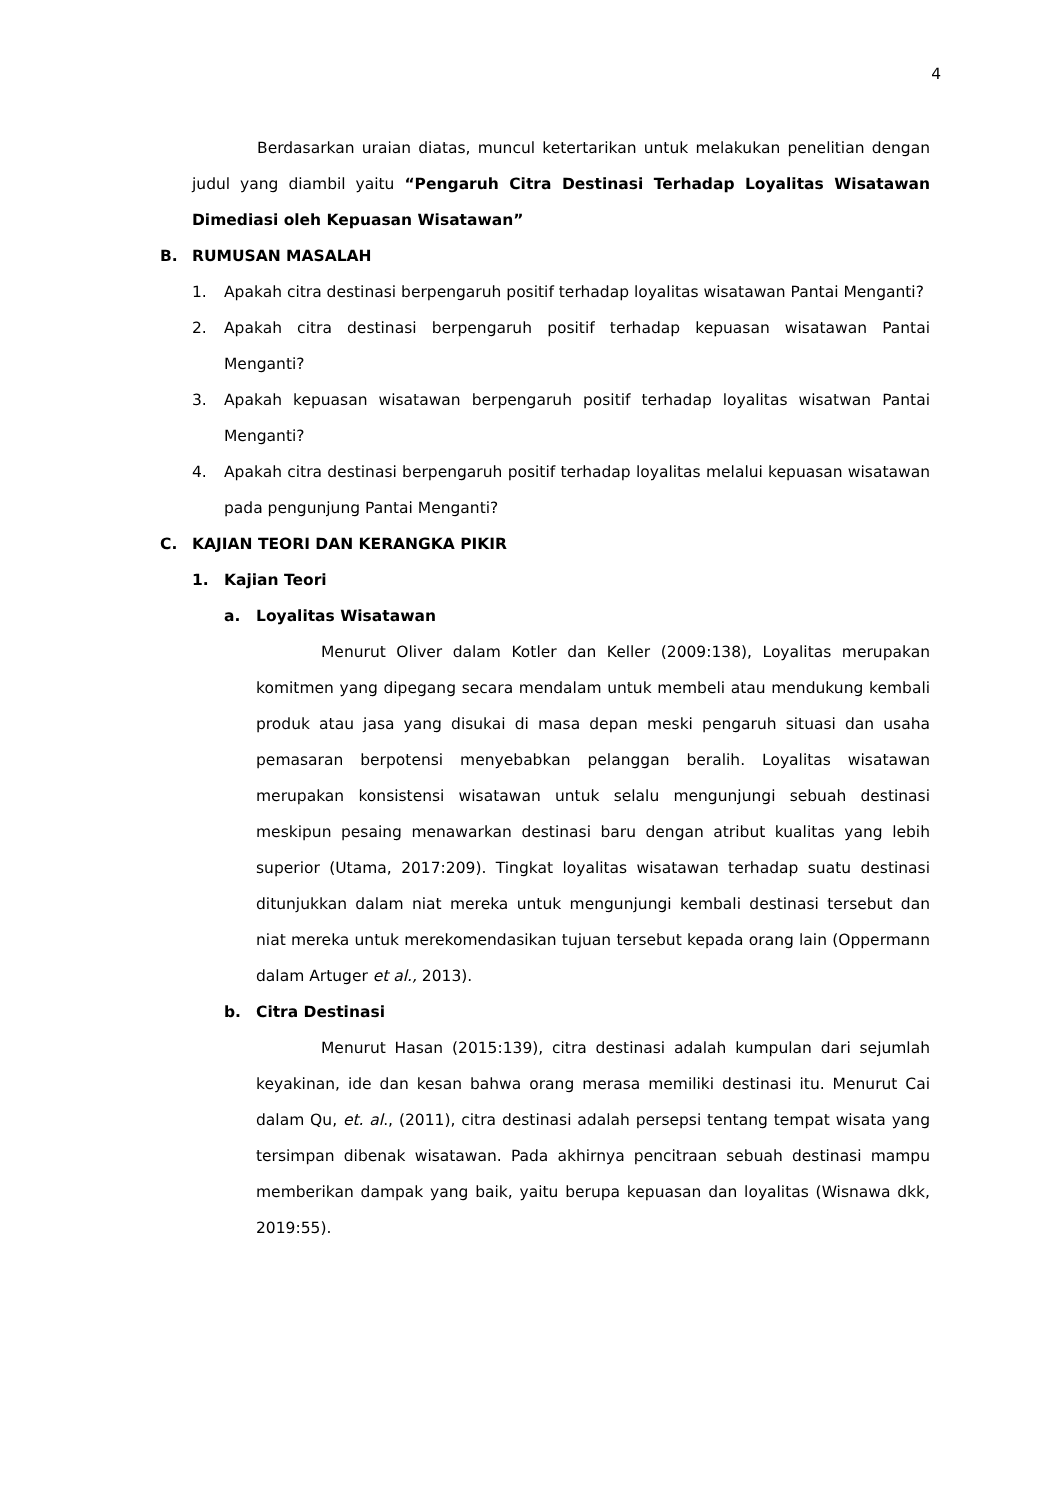4
Berdasarkan uraian diatas, muncul ketertarikan untuk melakukan penelitian dengan judul yang diambil yaitu “Pengaruh Citra Destinasi Terhadap Loyalitas Wisatawan Dimediasi oleh Kepuasan Wisatawan”
B. RUMUSAN MASALAH
1. Apakah citra destinasi berpengaruh positif terhadap loyalitas wisatawan Pantai Menganti?
2. Apakah citra destinasi berpengaruh positif terhadap kepuasan wisatawan Pantai Menganti?
3. Apakah kepuasan wisatawan berpengaruh positif terhadap loyalitas wisatwan Pantai Menganti?
4. Apakah citra destinasi berpengaruh positif terhadap loyalitas melalui kepuasan wisatawan pada pengunjung Pantai Menganti?
C. KAJIAN TEORI DAN KERANGKA PIKIR
1. Kajian Teori
a. Loyalitas Wisatawan
Menurut Oliver dalam Kotler dan Keller (2009:138), Loyalitas merupakan komitmen yang dipegang secara mendalam untuk membeli atau mendukung kembali produk atau jasa yang disukai di masa depan meski pengaruh situasi dan usaha pemasaran berpotensi menyebabkan pelanggan beralih. Loyalitas wisatawan merupakan konsistensi wisatawan untuk selalu mengunjungi sebuah destinasi meskipun pesaing menawarkan destinasi baru dengan atribut kualitas yang lebih superior (Utama, 2017:209). Tingkat loyalitas wisatawan terhadap suatu destinasi ditunjukkan dalam niat mereka untuk mengunjungi kembali destinasi tersebut dan niat mereka untuk merekomendasikan tujuan tersebut kepada orang lain (Oppermann dalam Artuger et al., 2013).
b. Citra Destinasi
Menurut Hasan (2015:139), citra destinasi adalah kumpulan dari sejumlah keyakinan, ide dan kesan bahwa orang merasa memiliki destinasi itu. Menurut Cai dalam Qu, et. al., (2011), citra destinasi adalah persepsi tentang tempat wisata yang tersimpan dibenak wisatawan. Pada akhirnya pencitraan sebuah destinasi mampu memberikan dampak yang baik, yaitu berupa kepuasan dan loyalitas (Wisnawa dkk, 2019:55).